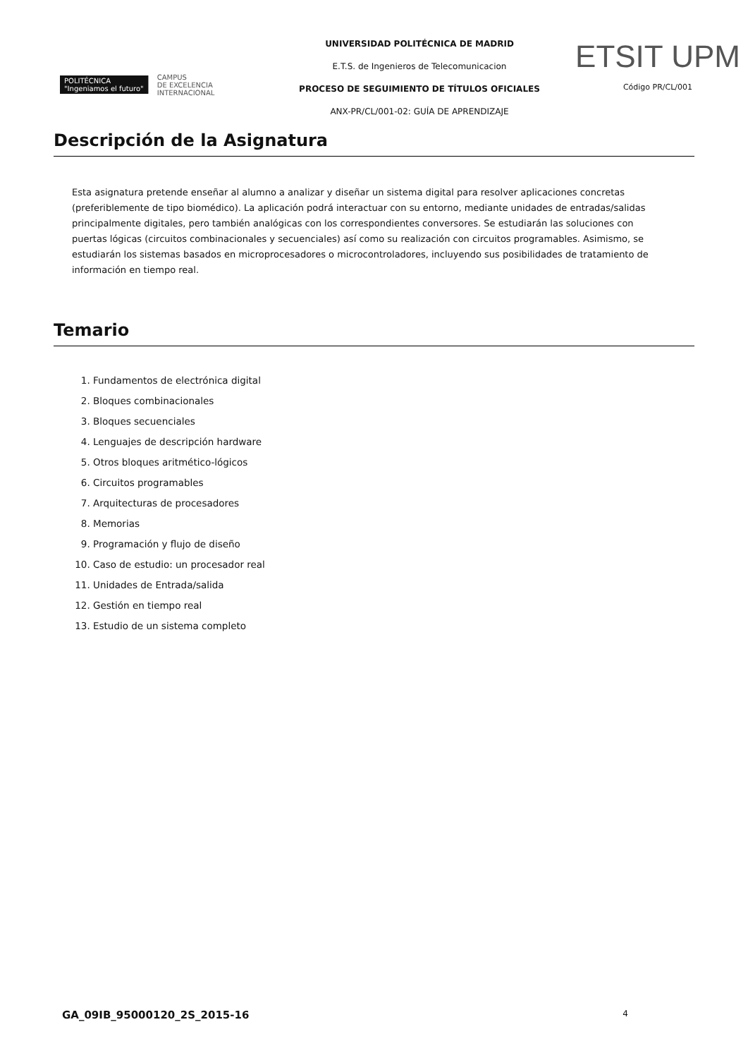POLITÉCNICA
"Ingeniamos el futuro" CAMPUS
DE EXCELENCIA
INTERNACIONAL
UNIVERSIDAD POLITÉCNICA DE MADRID
E.T.S. de Ingenieros de Telecomunicacion
PROCESO DE SEGUIMIENTO DE TÍTULOS OFICIALES
ANX-PR/CL/001-02: GUÍA DE APRENDIZAJE
ETSIT UPM
Código PR/CL/001
Descripción de la Asignatura
Esta asignatura pretende enseñar al alumno a analizar y diseñar un sistema digital para resolver aplicaciones concretas (preferiblemente de tipo biomédico). La aplicación podrá interactuar con su entorno, mediante unidades de entradas/salidas principalmente digitales, pero también analógicas con los correspondientes conversores. Se estudiarán las soluciones con puertas lógicas (circuitos combinacionales y secuenciales) así como su realización con circuitos programables. Asimismo, se estudiarán los sistemas basados en microprocesadores o microcontroladores, incluyendo sus posibilidades de tratamiento de información en tiempo real.
Temario
1. Fundamentos de electrónica digital
2. Bloques combinacionales
3. Bloques secuenciales
4. Lenguajes de descripción hardware
5. Otros bloques aritmético-lógicos
6. Circuitos programables
7. Arquitecturas de procesadores
8. Memorias
9. Programación y flujo de diseño
10. Caso de estudio: un procesador real
11. Unidades de Entrada/salida
12. Gestión en tiempo real
13. Estudio de un sistema completo
GA_09IB_95000120_2S_2015-16 4